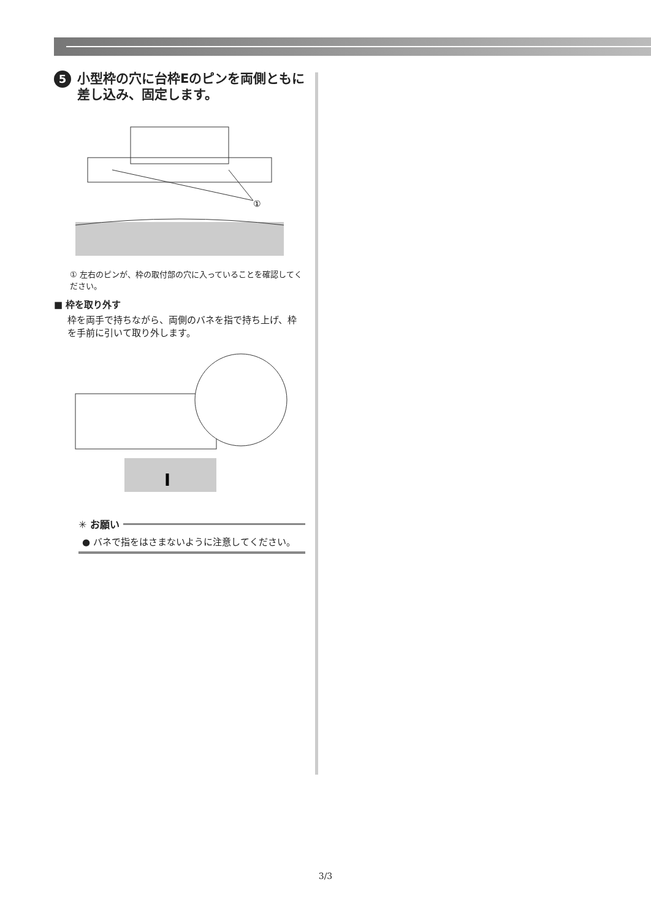5 小型枠の穴に台枠Eのピンを両側ともに差し込み、固定します。
①
① 左右のピンが、枠の取付部の穴に入っていることを確認してください。
■ 枠を取り外す
枠を両手で持ちながら、両側のバネを指で持ち上げ、枠を手前に引いて取り外します。
✳ お願い
● バネで指をはさまないように注意してください。
3/3